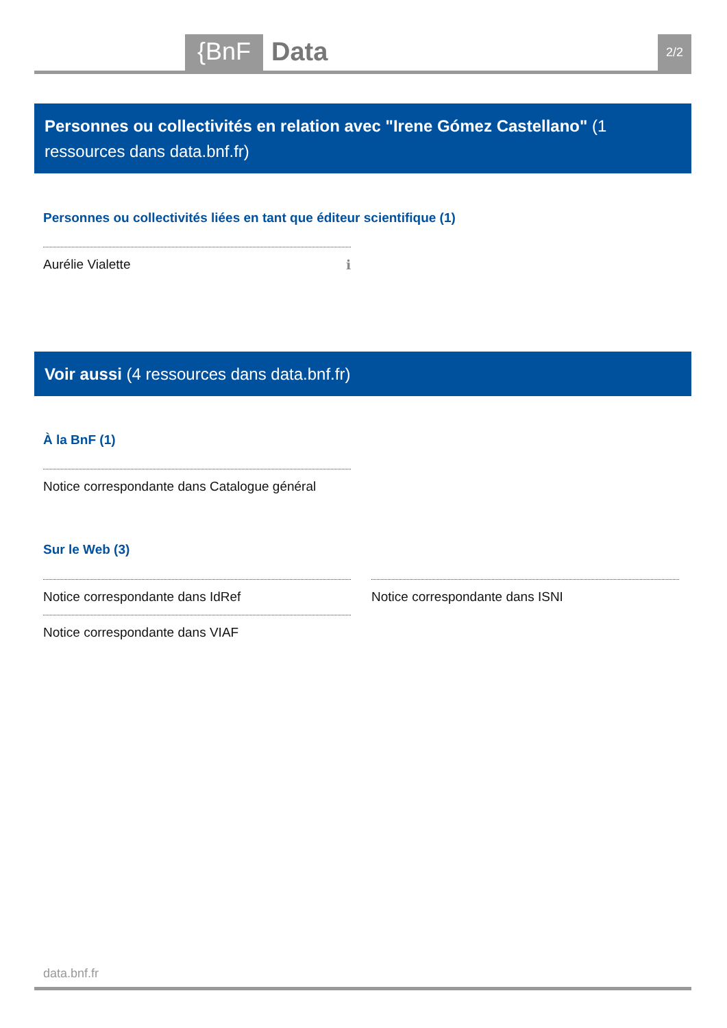{BnF Data 2/2
Personnes ou collectivités en relation avec "Irene Gómez Castellano" (1 ressources dans data.bnf.fr)
Personnes ou collectivités liées en tant que éditeur scientifique (1)
Aurélie Vialette ℹ
Voir aussi (4 ressources dans data.bnf.fr)
À la BnF (1)
Notice correspondante dans Catalogue général
Sur le Web (3)
Notice correspondante dans IdRef Notice correspondante dans ISNI
Notice correspondante dans VIAF
data.bnf.fr